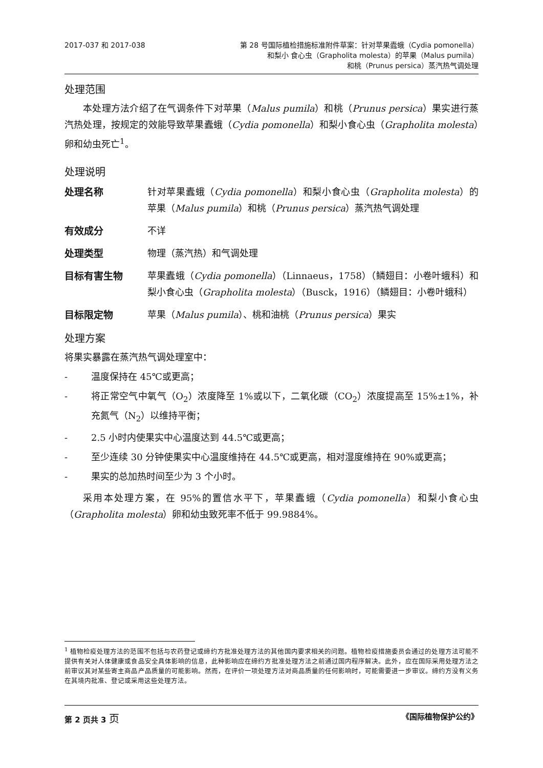2017-037 和 2017-038 第 28 号国际植检措施标准附件草案：针对苹果蠹蛾（Cydia pomonella）
和梨小 食心虫（Grapholita molesta）的苹果（Malus pumila）
和桃（Prunus persica）蒸汽热气调处理
处理范围
本处理方法介绍了在气调条件下对苹果（Malus pumila）和桃（Prunus persica）果实进行蒸汽热处理，按规定的效能导致苹果蠹蛾（Cydia pomonella）和梨小食心虫（Grapholita molesta）卵和幼虫死亡<sup>1</sup>。
处理说明
处理名称 针对苹果蠹蛾（Cydia pomonella）和梨小食心虫（Grapholita molesta）的苹果（Malus pumila）和桃（Prunus persica）蒸汽热气调处理
有效成分 不详
处理类型 物理（蒸汽热）和气调处理
目标有害生物 苹果蠹蛾（Cydia pomonella）（Linnaeus，1758）（鳞翅目：小卷叶蛾科）和梨小食心虫（Grapholita molesta）（Busck，1916）（鳞翅目：小卷叶蛾科）
目标限定物 苹果（Malus pumila）、桃和油桃（Prunus persica）果实
处理方案
将果实暴露在蒸汽热气调处理室中：
- 温度保持在 45℃或更高；
- 将正常空气中氧气（O<sub>2</sub>）浓度降至 1%或以下，二氧化碳（CO<sub>2</sub>）浓度提高至 15%±1%，补充氮气（N<sub>2</sub>）以维持平衡；
- 2.5 小时内使果实中心温度达到 44.5℃或更高；
- 至少连续 30 分钟使果实中心温度维持在 44.5℃或更高，相对湿度维持在 90%或更高；
- 果实的总加热时间至少为 3 个小时。
采用本处理方案，在 95%的置信水平下，苹果蠹蛾（Cydia pomonella）和梨小食心虫（Grapholita molesta）卵和幼虫致死率不低于 99.9884%。
<sup>1</sup> 植物检疫处理方法的范围不包括与农药登记或缔约方批准处理方法的其他国内要求相关的问题。植物检疫措施委员会通过的处理方法可能不提供有关对人体健康或食品安全具体影响的信息，此种影响应在缔约方批准处理方法之前通过国内程序解决。此外，应在国际采用处理方法之前审议其对某些寄主商品产品质量的可能影响。然而，在评价一项处理方法对商品质量的任何影响时，可能需要进一步审议。缔约方没有义务在其境内批准、登记或采用这些处理方法。
第 2 页共 3 页
《国际植物保护公约》